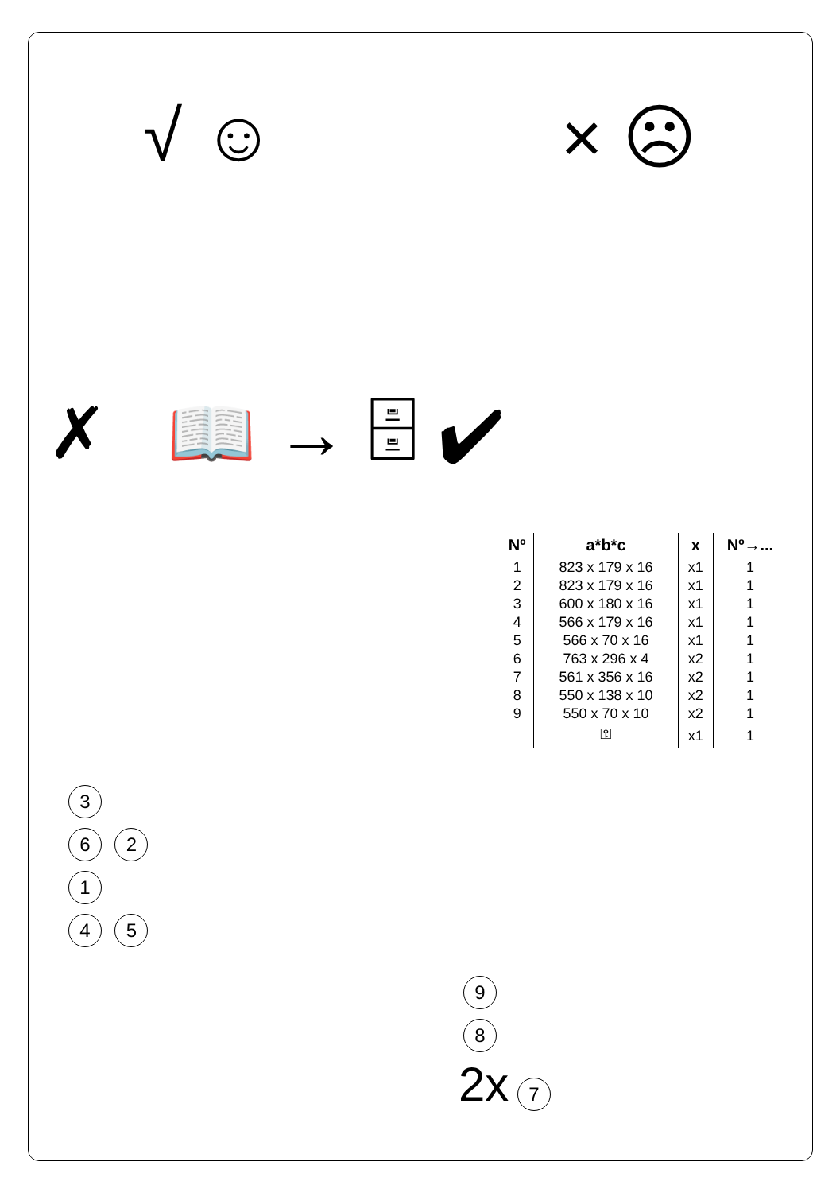√ ☺ × ☹
✗ 📖 → 🗄 ✔
| Nº | a*b*c | x | Nº→... |
| --- | --- | --- | --- |
| 1 | 823 x 179 x 16 | x1 | 1 |
| 2 | 823 x 179 x 16 | x1 | 1 |
| 3 | 600 x 180 x 16 | x1 | 1 |
| 4 | 566 x 179 x 16 | x1 | 1 |
| 5 | 566 x 70 x 16 | x1 | 1 |
| 6 | 763 x 296 x 4 | x2 | 1 |
| 7 | 561 x 356 x 16 | x2 | 1 |
| 8 | 550 x 138 x 10 | x2 | 1 |
| 9 | 550 x 70 x 10 | x2 | 1 |
| | ⚿ | x1 | 1 |
3
6 2
1
4 5
9
8
2x 7